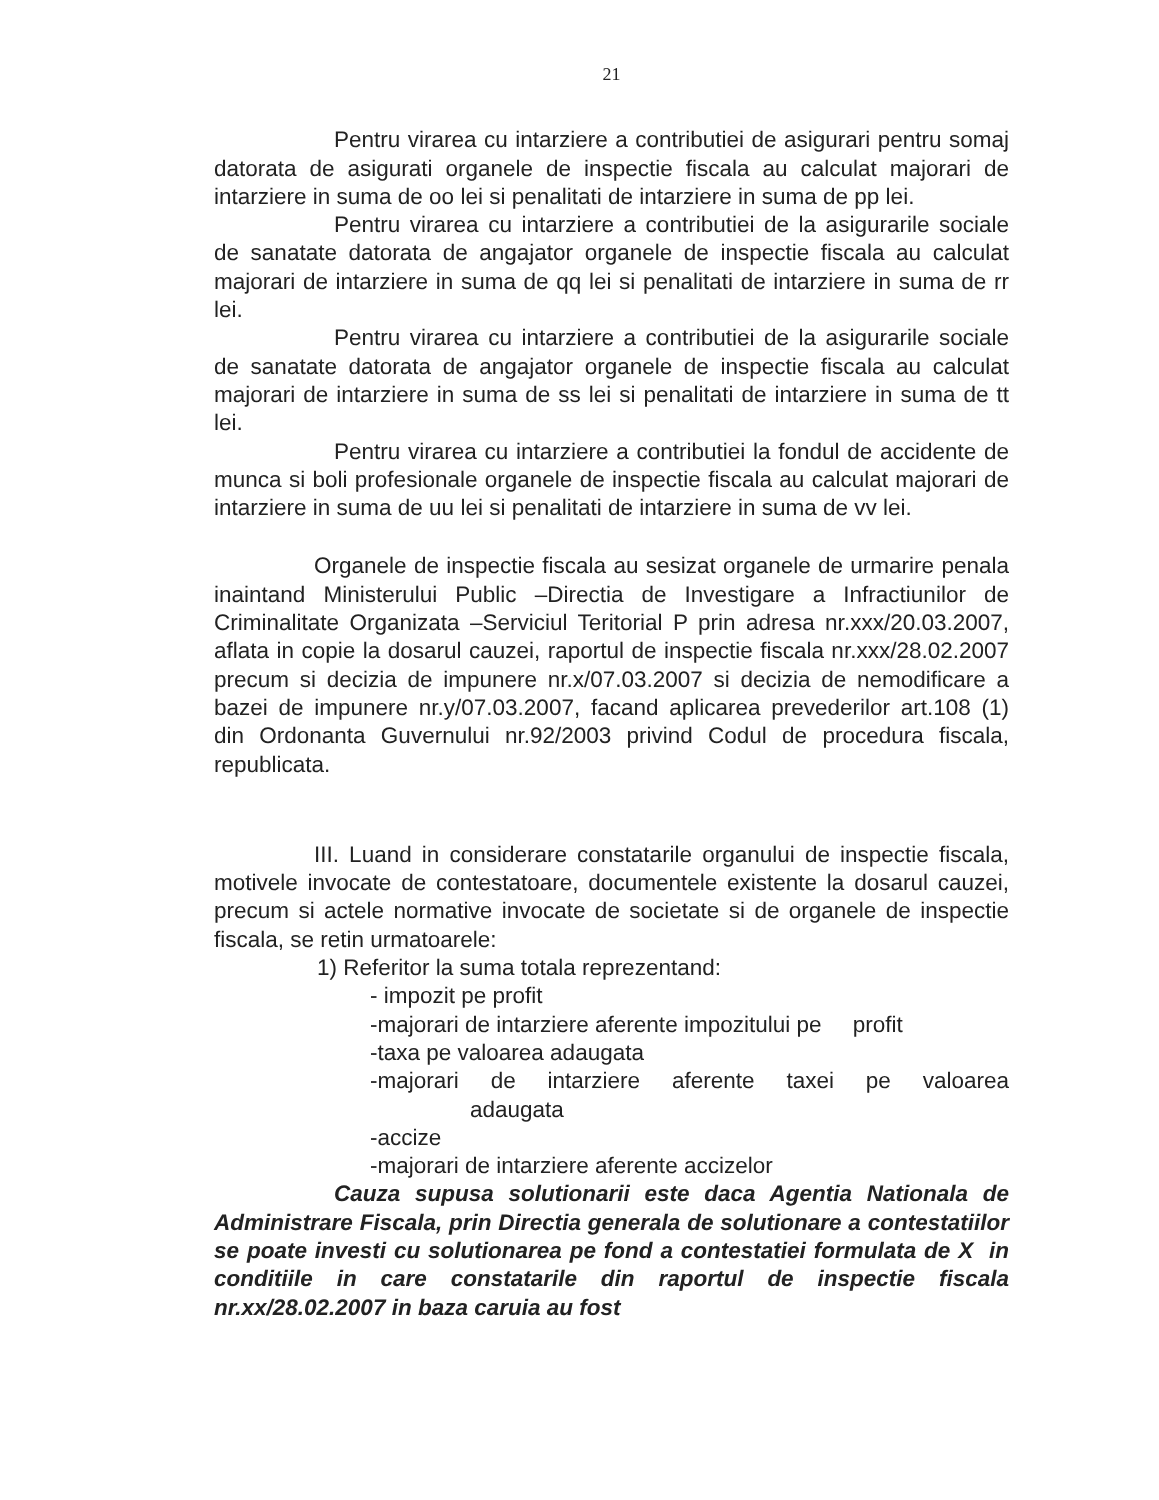21
Pentru virarea cu intarziere a contributiei de asigurari pentru somaj datorata de asigurati organele de inspectie fiscala au calculat majorari de intarziere in suma de oo lei si penalitati de intarziere in suma de pp lei.
Pentru virarea cu intarziere a contributiei de la asigurarile sociale de sanatate datorata de angajator organele de inspectie fiscala au calculat majorari de intarziere in suma de qq lei si penalitati de intarziere in suma de rr lei.
Pentru virarea cu intarziere a contributiei de la asigurarile sociale de sanatate datorata de angajator organele de inspectie fiscala au calculat majorari de intarziere in suma de ss lei si penalitati de intarziere in suma de tt lei.
Pentru virarea cu intarziere a contributiei la fondul de accidente de munca si boli profesionale organele de inspectie fiscala au calculat majorari de intarziere in suma de uu lei si penalitati de intarziere in suma de vv lei.
Organele de inspectie fiscala au sesizat organele de urmarire penala inaintand Ministerului Public –Directia de Investigare a Infractiunilor de Criminalitate Organizata –Serviciul Teritorial P prin adresa nr.xxx/20.03.2007, aflata in copie la dosarul cauzei, raportul de inspectie fiscala nr.xxx/28.02.2007 precum si decizia de impunere nr.x/07.03.2007 si decizia de nemodificare a bazei de impunere nr.y/07.03.2007, facand aplicarea prevederilor art.108 (1) din Ordonanta Guvernului nr.92/2003 privind Codul de procedura fiscala, republicata.
III. Luand in considerare constatarile organului de inspectie fiscala, motivele invocate de contestatoare, documentele existente la dosarul cauzei, precum si actele normative invocate de societate si de organele de inspectie fiscala, se retin urmatoarele:
1) Referitor la suma totala reprezentand:
- impozit pe profit
-majorari de intarziere aferente impozitului pe profit
-taxa pe valoarea adaugata
-majorari de intarziere aferente taxei pe valoarea
adaugata
-accize
-majorari de intarziere aferente accizelor
Cauza supusa solutionarii este daca Agentia Nationala de Administrare Fiscala, prin Directia generala de solutionare a contestatiilor se poate investi cu solutionarea pe fond a contestatiei formulata de X in conditiile in care constatarile din raportul de inspectie fiscala nr.xx/28.02.2007 in baza caruia au fost